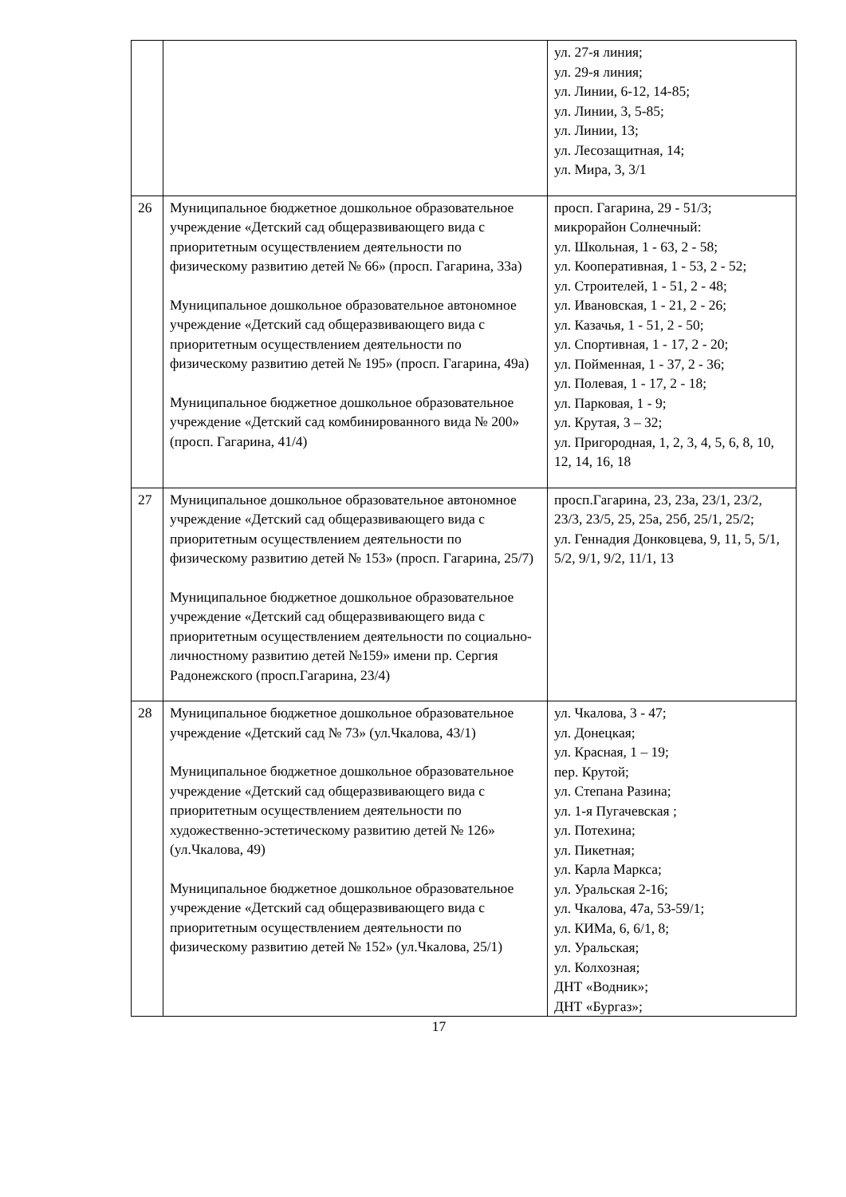| | | ул. 27-я линия; ул. 29-я линия; ул. Линии, 6-12, 14-85; ул. Линии, 3, 5-85; ул. Линии, 13; ул. Лесозащитная, 14; ул. Мира, 3, 3/1 |
| 26 | Муниципальное бюджетное дошкольное образовательное учреждение «Детский сад общеразвивающего вида с приоритетным осуществлением деятельности по физическому развитию детей № 66» (просп. Гагарина, 33а) Муниципальное дошкольное образовательное автономное учреждение «Детский сад общеразвивающего вида с приоритетным осуществлением деятельности по физическому развитию детей № 195» (просп. Гагарина, 49а) Муниципальное бюджетное дошкольное образовательное учреждение «Детский сад комбинированного вида № 200» (просп. Гагарина, 41/4) | просп. Гагарина, 29 - 51/3; микрорайон Солнечный: ул. Школьная, 1 - 63, 2 - 58; ул. Кооперативная, 1 - 53, 2 - 52; ул. Строителей, 1 - 51, 2 - 48; ул. Ивановская, 1 - 21, 2 - 26; ул. Казачья, 1 - 51, 2 - 50; ул. Спортивная, 1 - 17, 2 - 20; ул. Пойменная, 1 - 37, 2 - 36; ул. Полевая, 1 - 17, 2 - 18; ул. Парковая, 1 - 9; ул. Крутая, 3 – 32; ул. Пригородная, 1, 2, 3, 4, 5, 6, 8, 10, 12, 14, 16, 18 |
| 27 | Муниципальное дошкольное образовательное автономное учреждение «Детский сад общеразвивающего вида с приоритетным осуществлением деятельности по физическому развитию детей № 153» (просп. Гагарина, 25/7) Муниципальное бюджетное дошкольное образовательное учреждение «Детский сад общеразвивающего вида с приоритетным осуществлением деятельности по социально-личностному развитию детей №159» имени пр. Сергия Радонежского (просп.Гагарина, 23/4) | просп.Гагарина, 23, 23а, 23/1, 23/2, 23/3, 23/5, 25, 25а, 25б, 25/1, 25/2; ул. Геннадия Донковцева, 9, 11, 5, 5/1, 5/2, 9/1, 9/2, 11/1, 13 |
| 28 | Муниципальное бюджетное дошкольное образовательное учреждение «Детский сад № 73» (ул.Чкалова, 43/1) Муниципальное бюджетное дошкольное образовательное учреждение «Детский сад общеразвивающего вида с приоритетным осуществлением деятельности по художественно-эстетическому развитию детей № 126» (ул.Чкалова, 49) Муниципальное бюджетное дошкольное образовательное учреждение «Детский сад общеразвивающего вида с приоритетным осуществлением деятельности по физическому развитию детей № 152» (ул.Чкалова, 25/1) | ул. Чкалова, 3 - 47; ул. Донецкая; ул. Красная, 1 – 19; пер. Крутой; ул. Степана Разина; ул. 1-я Пугачевская ; ул. Потехина; ул. Пикетная; ул. Карла Маркса; ул. Уральская 2-16; ул. Чкалова, 47а, 53-59/1; ул. КИМа, 6, 6/1, 8; ул. Уральская; ул. Колхозная; ДНТ «Водник»; ДНТ «Бургаз»; |
17